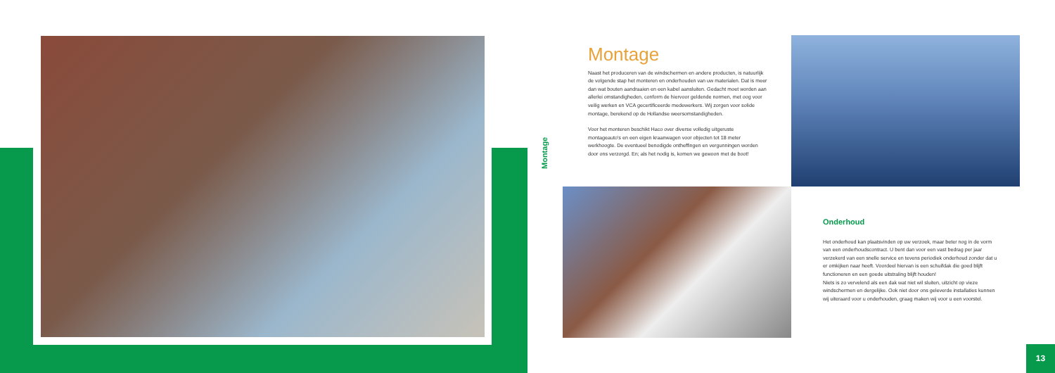Montage
Montage
Naast het produceren van de windschermen en andere producten, is natuurlijk de volgende stap het monteren en onderhouden van uw materialen. Dat is meer dan wat bouten aandraaien en een kabel aansluiten. Gedacht moet worden aan allerlei omstandigheden, conform de hiervoor geldende normen, met oog voor veilig werken en VCA gecertificeerde medewerkers. Wij zorgen voor solide montage, berekend op de Hollandse weersomstandigheden.
Voor het monteren beschikt Haco over diverse volledig uitgeruste montageauto's en een eigen kraanwagen voor objecten tot 18 meter werkhoogte. De eventueel benodigde ontheffingen en vergunningen worden door ons verzorgd. En; als het nodig is, komen we gewoon met de boot!
Onderhoud
Het onderhoud kan plaatsvinden op uw verzoek, maar beter nog in de vorm van een onderhoudscontract. U bent dan voor een vast bedrag per jaar verzekerd van een snelle service en tevens periodiek onderhoud zonder dat u er omkijken naar heeft. Voordeel hiervan is een schuifdak die goed blijft functioneren en een goede uitstraling blijft houden!
Niets is zo vervelend als een dak wat niet wil sluiten, uitzicht op vieze windschermen en dergelijke. Ook niet door ons geleverde installaties kunnen wij uiteraard voor u onderhouden, graag maken wij voor u een voorstel.
13